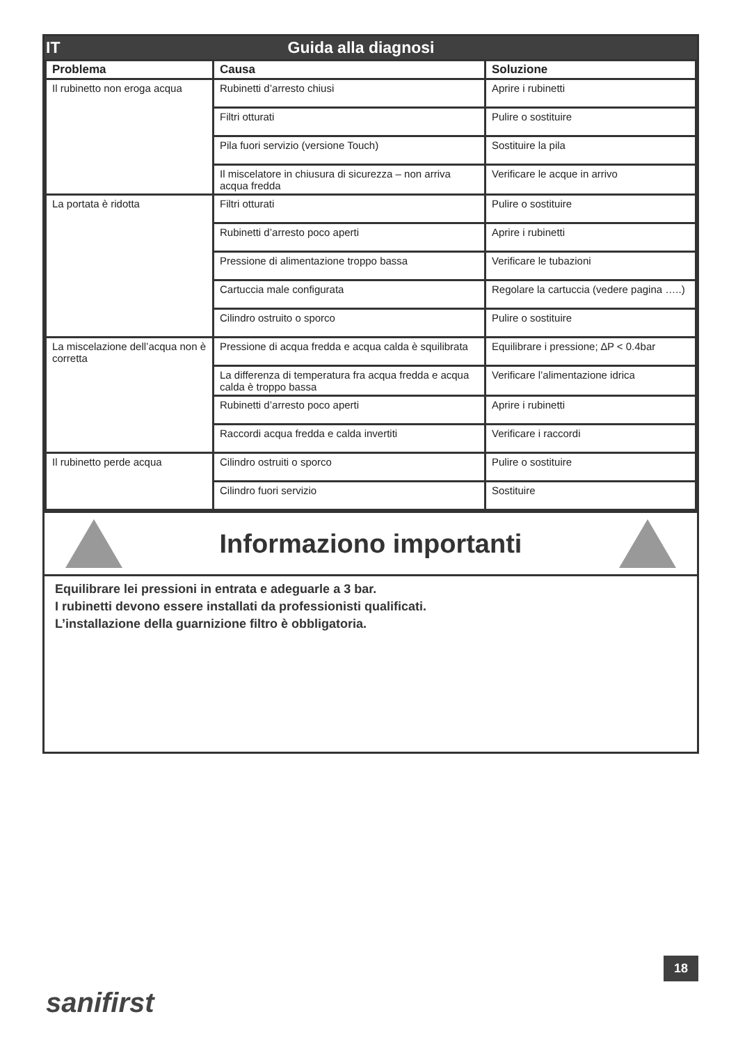IT Guida alla diagnosi
| Problema | Causa | Soluzione |
| --- | --- | --- |
| Il rubinetto non eroga acqua | Rubinetti d’arresto chiusi | Aprire i rubinetti |
| | Filtri otturati | Pulire o sostituire |
| | Pila fuori servizio (versione Touch) | Sostituire la pila |
| | Il miscelatore in chiusura di sicurezza – non arriva acqua fredda | Verificare le acque in arrivo |
| La portata è ridotta | Filtri otturati | Pulire o sostituire |
| | Rubinetti d’arresto poco aperti | Aprire i rubinetti |
| | Pressione di alimentazione troppo bassa | Verificare le tubazioni |
| | Cartuccia male configurata | Regolare la cartuccia (vedere pagina …..) |
| | Cilindro ostruito o sporco | Pulire o sostituire |
| La miscelazione dell’acqua non è corretta | Pressione di acqua fredda e acqua calda è squilibrata | Equilibrare i pressione; ∆P < 0.4bar |
| | La differenza di temperatura fra acqua fredda e acqua calda è troppo bassa | Verificare l’alimentazione idrica |
| | Rubinetti d’arresto poco aperti | Aprire i rubinetti |
| | Raccordi acqua fredda e calda invertiti | Verificare i raccordi |
| Il rubinetto perde acqua | Cilindro ostruiti o sporco | Pulire o sostituire |
| | Cilindro fuori servizio | Sostituire |
Informaziono importanti
Equilibrare lei pressioni in entrata e adeguarle a 3 bar.
I rubinetti devono essere installati da professionisti qualificati.
L’installazione della guarnizione filtro è obbligatoria.
18
sanifirst